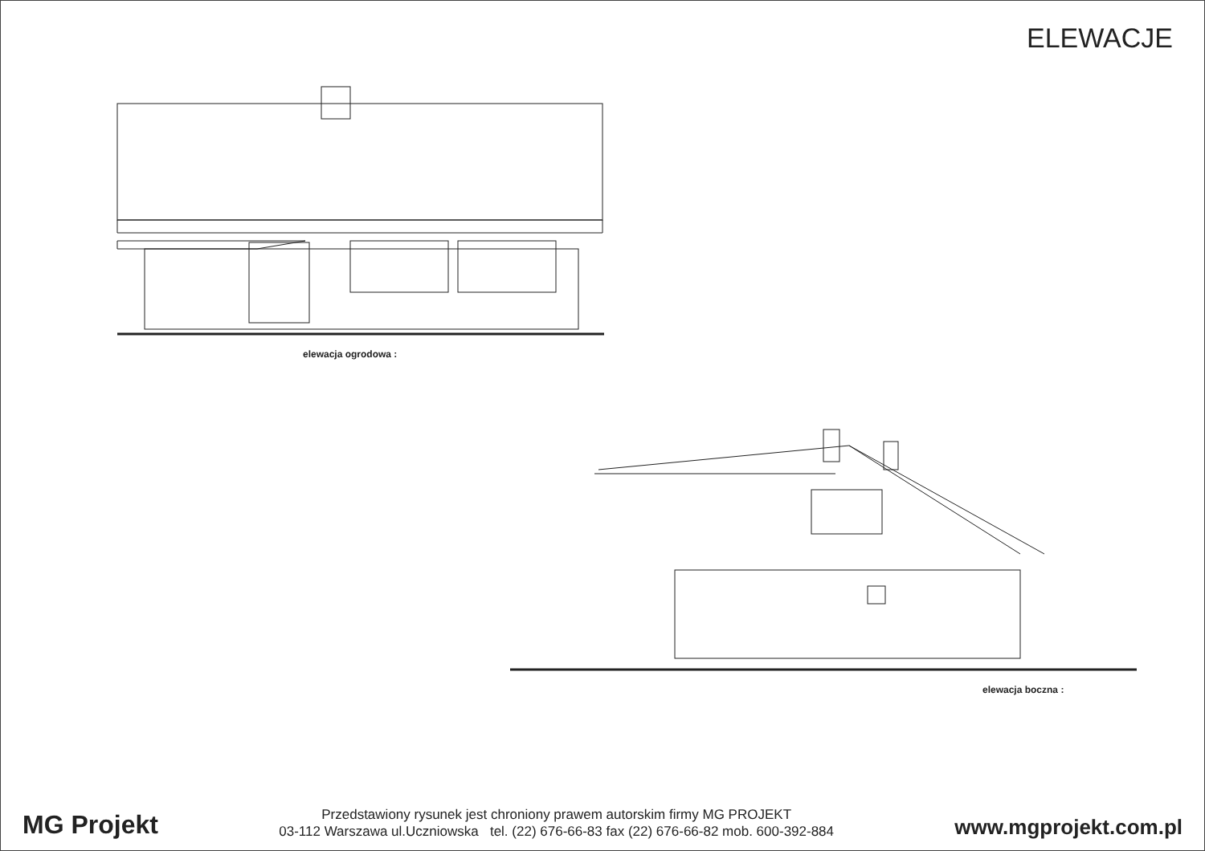ELEWACJE
elewacja ogrodowa :
elewacja boczna :
MG Projekt
Przedstawiony rysunek jest chroniony prawem autorskim firmy MG PROJEKT
03-112 Warszawa ul.Uczniowska tel. (22) 676-66-83 fax (22) 676-66-82 mob. 600-392-884
www.mgprojekt.com.pl